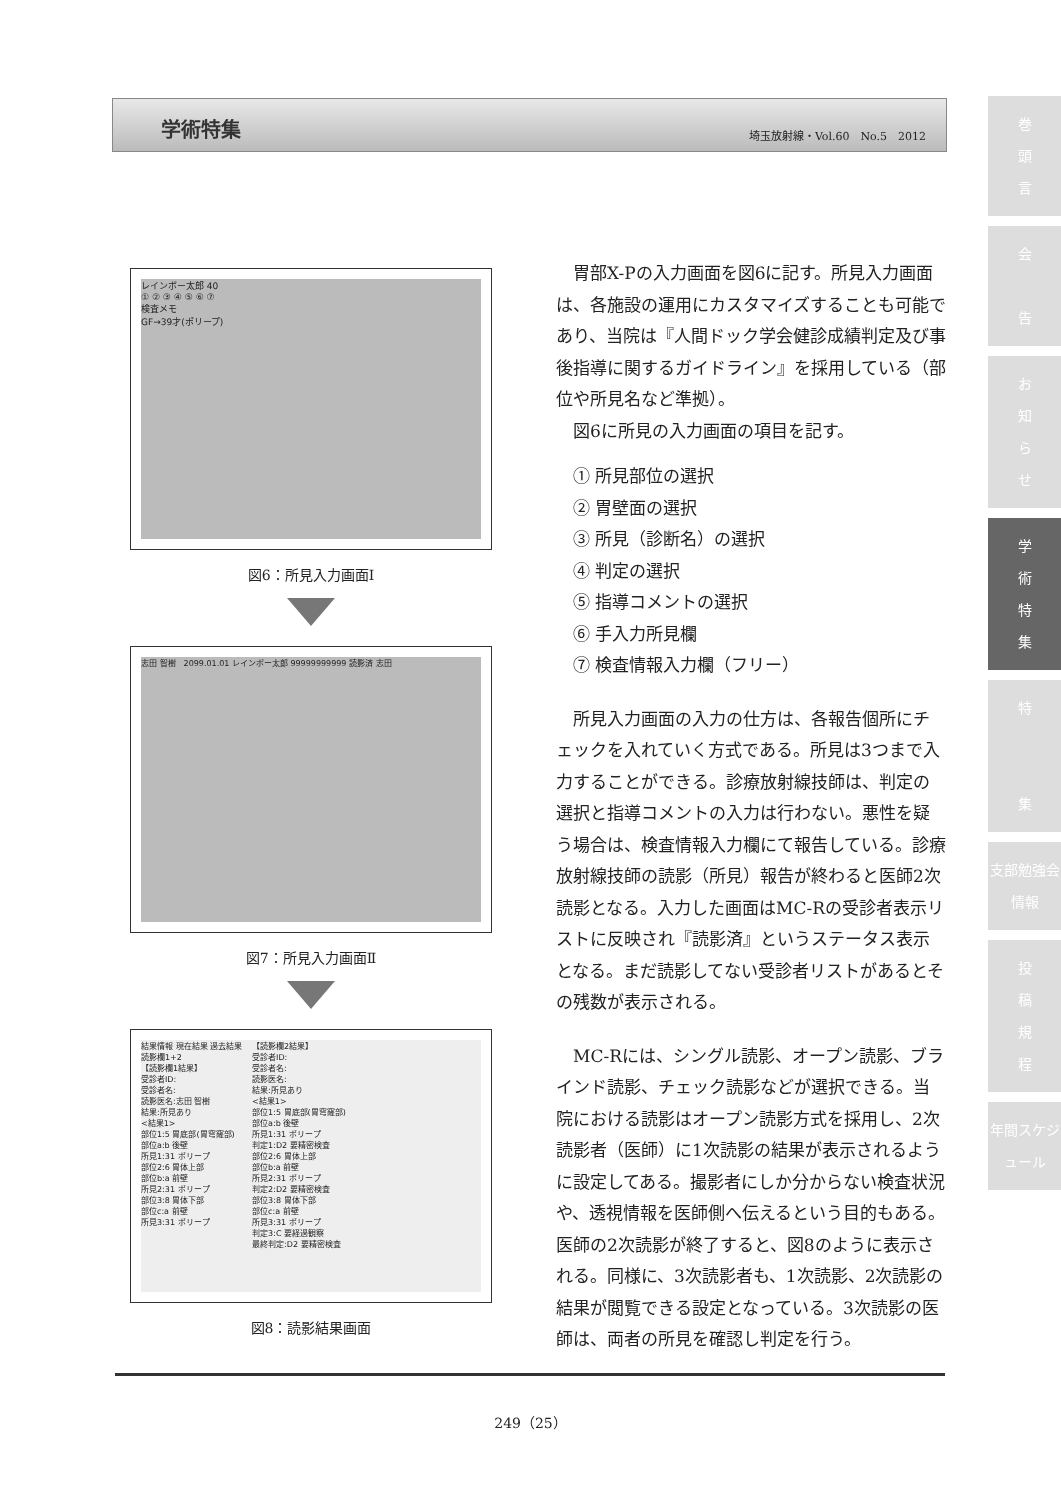学術特集 埼玉放射線・Vol.60　No.5　2012
巻
頭
言
会
告
お
知
ら
せ
学
術
特
集
特
集
支部勉強会情報
投
稿
規
程
年間スケジュール
レインボー太郎 40
① ② ③ ④ ⑤ ⑥ ⑦
検査メモ
GF→39才(ポリープ)
図6：所見入力画面Ⅰ
志田 智樹　2099.01.01 レインボー太郎 99999999999 読影済 志田
図7：所見入力画面Ⅱ
結果情報 現在結果 過去結果
読影欄1+2
【読影欄1結果】
受診者ID:
受診者名:
読影医名:志田 智樹
結果:所見あり
<結果1>
部位1:5 胃底部(胃穹窿部)
部位a:b 後壁
所見1:31 ポリープ
部位2:6 胃体上部
部位b:a 前壁
所見2:31 ポリープ
部位3:8 胃体下部
部位c:a 前壁
所見3:31 ポリープ
【読影欄2結果】
受診者ID:
受診者名:
読影医名:
結果:所見あり
<結果1>
部位1:5 胃底部(胃穹窿部)
部位a:b 後壁
所見1:31 ポリープ
判定1:D2 要精密検査
部位2:6 胃体上部
部位b:a 前壁
所見2:31 ポリープ
判定2:D2 要精密検査
部位3:8 胃体下部
部位c:a 前壁
所見3:31 ポリープ
判定3:C 要経過観察
最終判定:D2 要精密検査
図8：読影結果画面
胃部X-Pの入力画面を図6に記す。所見入力画面は、各施設の運用にカスタマイズすることも可能であり、当院は『人間ドック学会健診成績判定及び事後指導に関するガイドライン』を採用している（部位や所見名など準拠）。
図6に所見の入力画面の項目を記す。
① 所見部位の選択
② 胃壁面の選択
③ 所見（診断名）の選択
④ 判定の選択
⑤ 指導コメントの選択
⑥ 手入力所見欄
⑦ 検査情報入力欄（フリー）
所見入力画面の入力の仕方は、各報告個所にチェックを入れていく方式である。所見は3つまで入力することができる。診療放射線技師は、判定の選択と指導コメントの入力は行わない。悪性を疑う場合は、検査情報入力欄にて報告している。診療放射線技師の読影（所見）報告が終わると医師2次読影となる。入力した画面はMC-Rの受診者表示リストに反映され『読影済』というステータス表示となる。まだ読影してない受診者リストがあるとその残数が表示される。
MC-Rには、シングル読影、オープン読影、ブラインド読影、チェック読影などが選択できる。当院における読影はオープン読影方式を採用し、2次読影者（医師）に1次読影の結果が表示されるように設定してある。撮影者にしか分からない検査状況や、透視情報を医師側へ伝えるという目的もある。医師の2次読影が終了すると、図8のように表示される。同様に、3次読影者も、1次読影、2次読影の結果が閲覧できる設定となっている。3次読影の医師は、両者の所見を確認し判定を行う。
249（25）